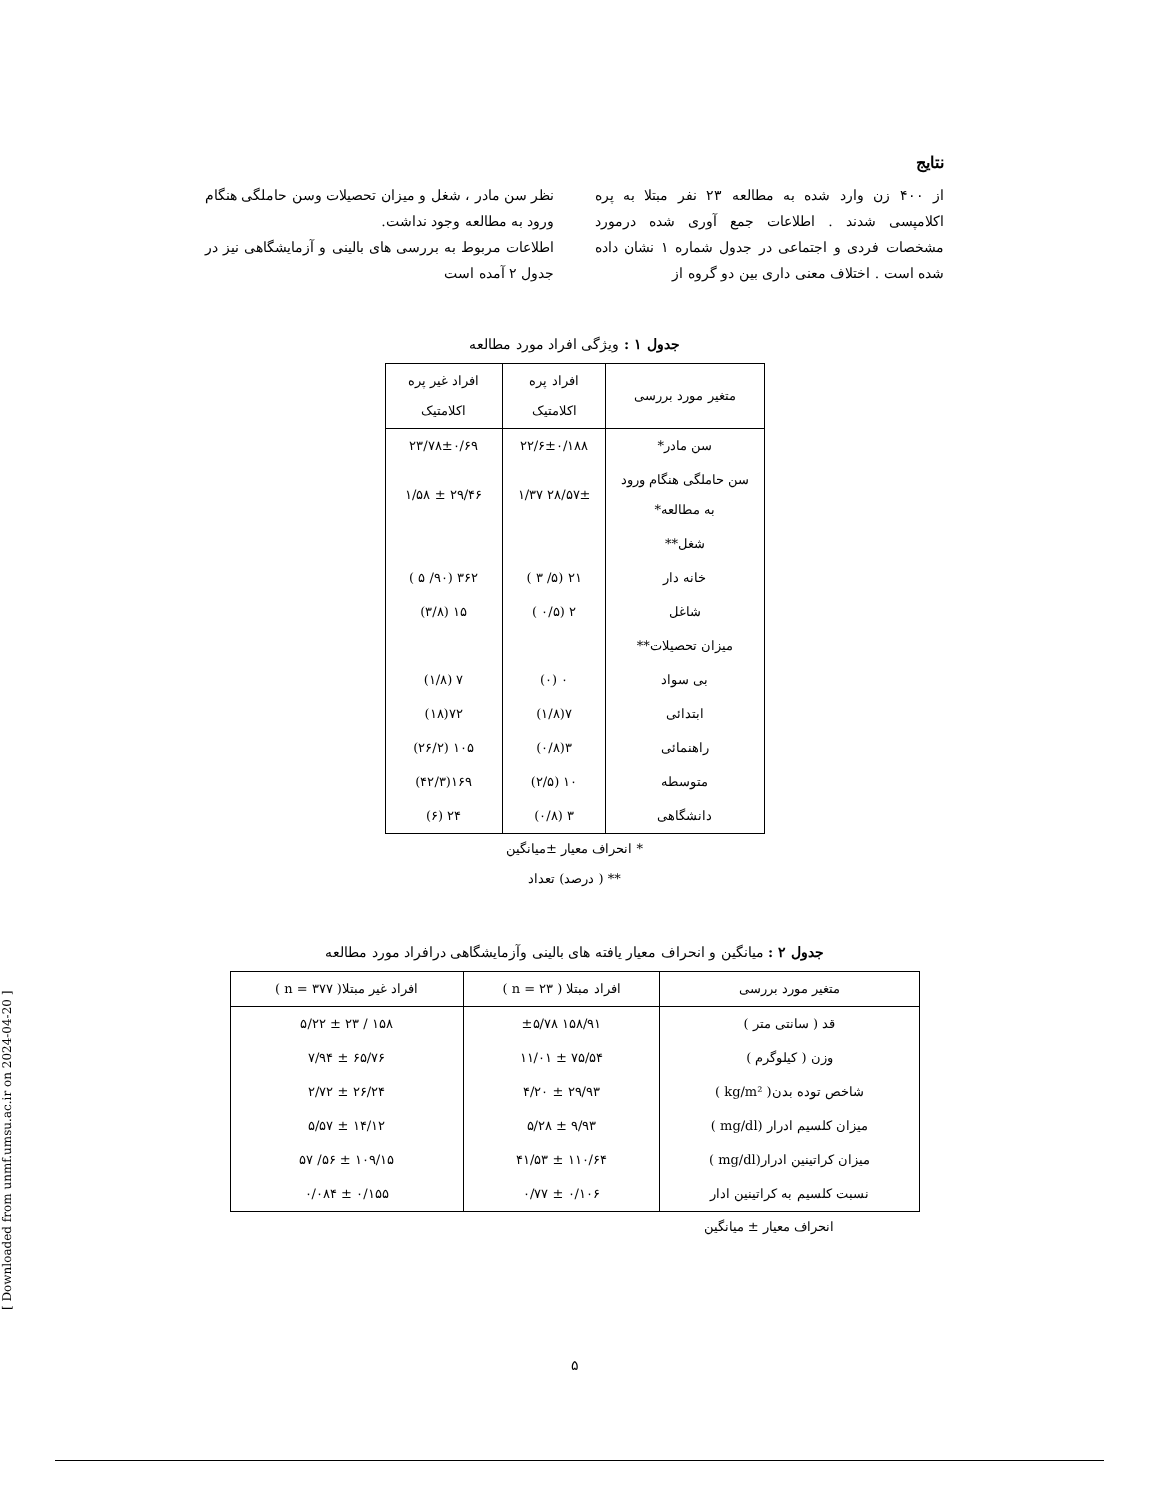[ Downloaded from unmf.umsu.ac.ir on 2024-04-20 ]
نتایج
از ۴۰۰ زن وارد شده به مطالعه ۲۳ نفر مبتلا به پره اکلامپسی شدند . اطلاعات جمع آوری شده درمورد مشخصات فردی و اجتماعی در جدول شماره ۱ نشان داده شده است . اختلاف معنی داری بین دو گروه از
نظر سن مادر ، شغل و میزان تحصیلات وسن حاملگی هنگام ورود به مطالعه وجود نداشت.
اطلاعات مربوط به بررسی های بالینی و آزمایشگاهی نیز در جدول ۲ آمده است
جدول ۱ : ویژگی افراد مورد مطالعه
| متغیر مورد بررسی | افراد پره اکلامتیک | افراد غیر پره اکلامتیک |
| --- | --- | --- |
| سن مادر* | ۲۲/۶±۰/۱۸۸ | ۲۳/۷۸±۰/۶۹ |
| سن حاملگی هنگام ورود به مطالعه* | ۲۸/۵۷± ۱/۳۷ | ۲۹/۴۶ ± ۱/۵۸ |
| شغل** | | |
| خانه دار | ۲۱ (۵/ ۳ ) | ۳۶۲ (۹۰/ ۵ ) |
| شاغل | ۲ (۰/۵ ) | ۱۵ (۳/۸) |
| میزان تحصیلات** | | |
| بی سواد | ۰ (۰) | ۷ (۱/۸) |
| ابتدائی | ۷(۱/۸) | ۷۲(۱۸) |
| راهنمائی | ۳(۰/۸) | ۱۰۵ (۲۶/۲) |
| متوسطه | ۱۰ (۲/۵) | ۱۶۹(۴۲/۳) |
| دانشگاهی | ۳ (۰/۸) | ۲۴ (۶) |
* انحراف معیار ±میانگین
** ( درصد) تعداد
جدول ۲ : میانگین و انحراف معیار یافته های بالینی وآزمایشگاهی درافراد مورد مطالعه
| متغیر مورد بررسی | افراد مبتلا ( n = ۲۳ ) | افراد غیر مبتلا( n = ۳۷۷ ) |
| --- | --- | --- |
| قد ( سانتی متر ) | ۱۵۸/۹۱ ±۵/۷۸ | ۱۵۸ / ۲۳ ± ۵/۲۲ |
| وزن ( کیلوگرم ) | ۷۵/۵۴ ± ۱۱/۰۱ | ۶۵/۷۶ ± ۷/۹۴ |
| شاخص توده بدن( kg/m² ) | ۲۹/۹۳ ± ۴/۲۰ | ۲۶/۲۴ ± ۲/۷۲ |
| میزان کلسیم ادرار (mg/dl ) | ۹/۹۳ ± ۵/۲۸ | ۱۴/۱۲ ± ۵/۵۷ |
| میزان کراتینین ادرار(mg/dl ) | ۱۱۰/۶۴ ± ۴۱/۵۳ | ۱۰۹/۱۵ ± ۵۶/ ۵۷ |
| نسبت کلسیم به کراتینین ادار | ۰/۱۰۶ ± ۰/۷۷ | ۰/۱۵۵ ± ۰/۰۸۴ |
انحراف معیار ± میانگین
۵